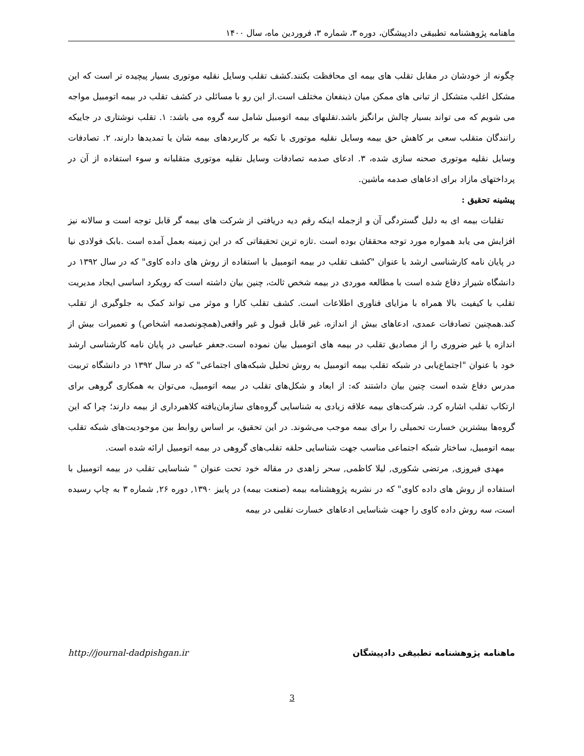ماهنامه پژوهشنامه تطبیقی دادپیشگان، دوره ۳، شماره ۳، فروردین ماه، سال ۱۴۰۰
چگونه از خودشان در مقابل تقلب های بیمه ای محافظت بکنند.کشف تقلب وسایل نقلیه موتوری بسیار پیچیده تر است که این مشکل اغلب متشکل از تبانی های ممکن میان ذینفعان مختلف است.از این رو با مسائلی در کشف تقلب در بیمه اتومبیل مواجه می شویم که می تواند بسیار چالش برانگیز باشد.تقلبهای بیمه اتومبیل شامل سه گروه می باشد: ۱. تقلب نوشتاری در جاییکه رانندگان متقلب سعی بر کاهش حق بیمه وسایل نقلیه موتوری با تکیه بر کاربردهای بیمه شان یا تمدیدها دارند، ۲. تصادفات وسایل نقلیه موتوری صحنه سازی شده، ۳. ادعای صدمه تصادفات وسایل نقلیه موتوری متقلبانه و سوء استفاده از آن در پرداختهای مازاد برای ادعاهای صدمه ماشین.
پیشینه تحقیق :
تقلبات بیمه ای به دلیل گستردگی آن و ازجمله اینکه رقم دیه دریافتی از شرکت های بیمه گر قابل توجه است و سالانه نیز افزایش می یابد همواره مورد توجه محققان بوده است .تازه ترین تحقیقاتی که در این زمینه بعمل آمده است .بابک فولادی نیا در پایان نامه کارشناسی ارشد با عنوان "کشف تقلب در بیمه اتومبیل با استفاده از روش های داده کاوی" که در سال ۱۳۹۲ در دانشگاه شیراز دفاع شده است با مطالعه موردی در بیمه شخص ثالث، چنین بیان داشته است که رویکرد اساسی ایجاد مدیریت تقلب با کیفیت بالا همراه با مزایای فناوری اطلاعات است. کشف تقلب کارا و موثر می تواند کمک به جلوگیری از تقلب کند.همچنین تصادفات عمدی، ادعاهای بیش از اندازه، غیر قابل قبول و غیر واقعی(همچونصدمه اشخاص) و تعمیرات بیش از اندازه یا غیر ضروری را از مصادیق تقلب در بیمه های اتومبیل بیان نموده است.جعفر عباسی در پایان نامه کارشناسی ارشد خود با عنوان "اجتماع‌یابی در شبکه تقلب بیمه اتومبیل به روش تحلیل شبکه‌های اجتماعی" که در سال ۱۳۹۲ در دانشگاه تربیت مدرس دفاع شده است چنین بیان داشتند که: از ابعاد و شکل‌های تقلب در بیمه اتومبیل، می‌توان به همکاری گروهی برای ارتکاب تقلب اشاره کرد. شرکت‌های بیمه علاقه زیادی به شناسایی گروه‌های سازمان‌یافته کلاهبرداری از بیمه دارند؛ چرا که این گروه‌ها بیشترین خسارت تحمیلی را برای بیمه موجب می‌شوند. در این تحقیق، بر اساس روابط بین موجودیت‌های شبکه تقلب بیمه اتومبیل، ساختار شبکه اجتماعی مناسب جهت شناسایی حلقه تقلب‌های گروهی در بیمه اتومبیل ارائه شده است.
مهدی فیروزی, مرتضی شکوری, لیلا کاظمی, سحر زاهدی در مقاله خود تحت عنوان " شناسایی تقلب در بیمه اتومبیل با استفاده از روش های داده کاوی" که در نشریه پژوهشنامه بیمه (صنعت بیمه) در پاییز ۱۳۹۰, دوره ۲۶, شماره ۳ به چاپ رسیده است، سه روش داده کاوی را جهت شناسایی ادعاهای خسارت تقلبی در بیمه
http://journal-dadpishgan.ir ماهنامه پژوهشنامه تطبیقی دادپیشگان
3